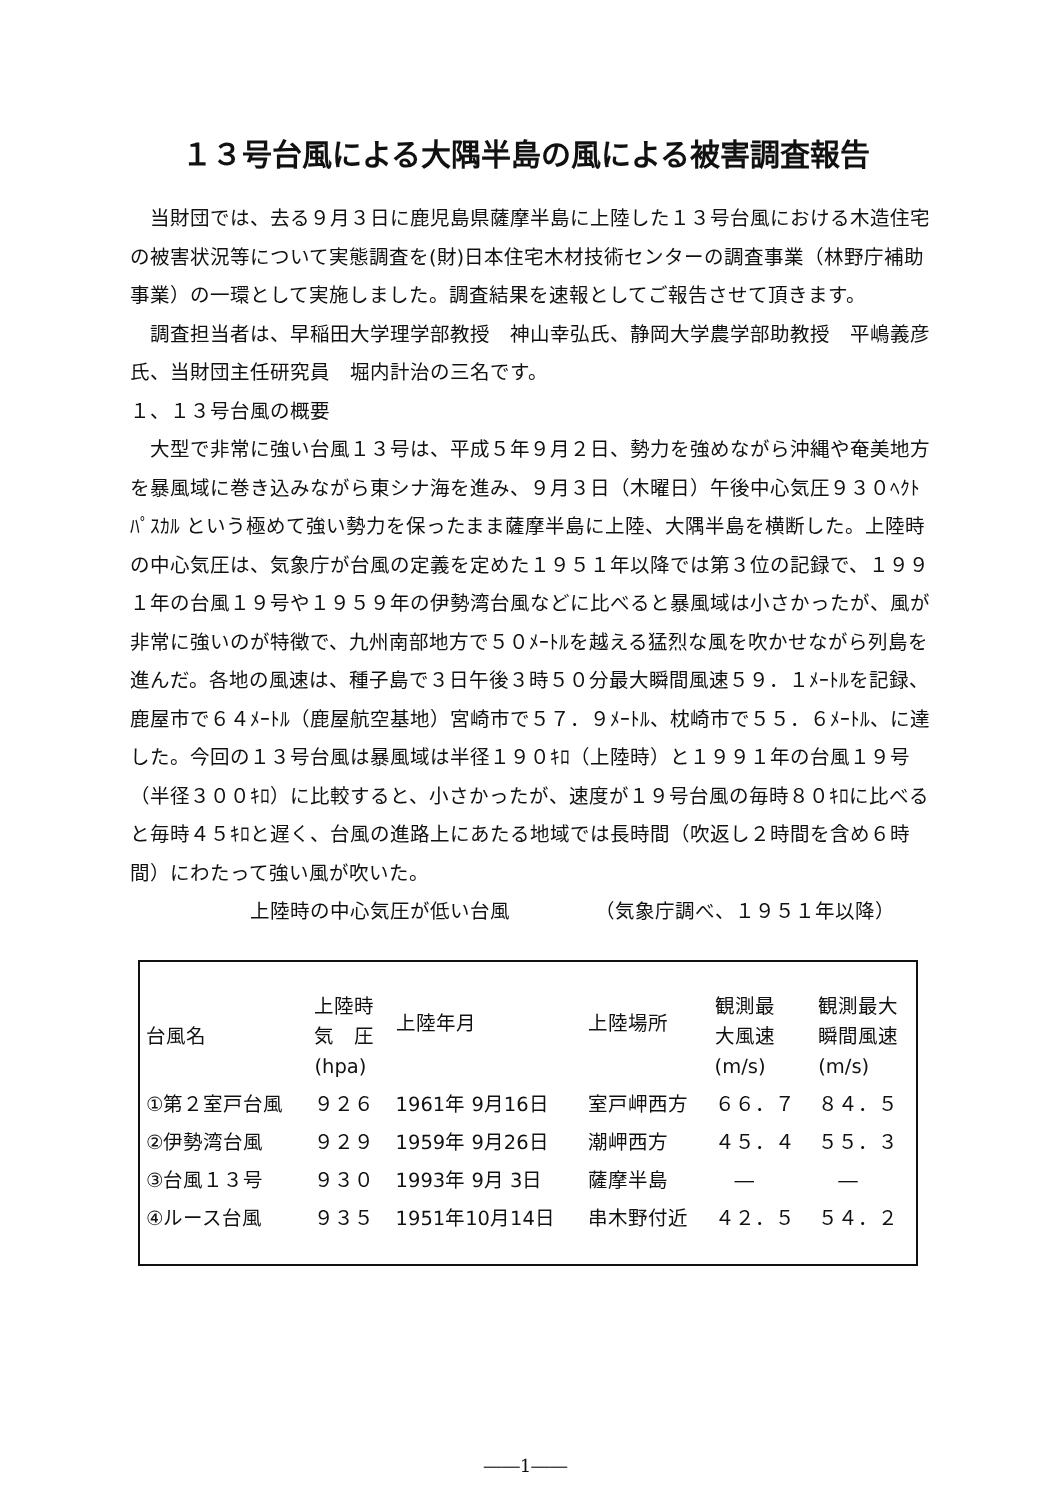１３号台風による大隅半島の風による被害調査報告
　当財団では、去る９月３日に鹿児島県薩摩半島に上陸した１３号台風における木造住宅の被害状況等について実態調査を(財)日本住宅木材技術センターの調査事業（林野庁補助事業）の一環として実施しました。調査結果を速報としてご報告させて頂きます。
　調査担当者は、早稲田大学理学部教授　神山幸弘氏、静岡大学農学部助教授　平嶋義彦氏、当財団主任研究員　堀内計治の三名です。
１、１３号台風の概要
　大型で非常に強い台風１３号は、平成５年９月２日、勢力を強めながら沖縄や奄美地方を暴風域に巻き込みながら東シナ海を進み、９月３日（木曜日）午後中心気圧９３０ﾍｸﾄﾊﾟｽｶﾙ という極めて強い勢力を保ったまま薩摩半島に上陸、大隅半島を横断した。上陸時の中心気圧は、気象庁が台風の定義を定めた１９５１年以降では第３位の記録で、１９９１年の台風１９号や１９５９年の伊勢湾台風などに比べると暴風域は小さかったが、風が非常に強いのが特徴で、九州南部地方で５０ﾒｰﾄﾙを越える猛烈な風を吹かせながら列島を進んだ。各地の風速は、種子島で３日午後３時５０分最大瞬間風速５９．１ﾒｰﾄﾙを記録、鹿屋市で６４ﾒｰﾄﾙ（鹿屋航空基地）宮崎市で５７．９ﾒｰﾄﾙ、枕崎市で５５．６ﾒｰﾄﾙ、に達した。今回の１３号台風は暴風域は半径１９０ｷﾛ（上陸時）と１９９１年の台風１９号（半径３００ｷﾛ）に比較すると、小さかったが、速度が１９号台風の毎時８０ｷﾛに比べると毎時４５ｷﾛと遅く、台風の進路上にあたる地域では長時間（吹返し２時間を含め６時間）にわたって強い風が吹いた。
上陸時の中心気圧が低い台風 （気象庁調べ、１９５１年以降）
| 台風名 | 上陸時 気 圧 (hpa) | 上陸年月 | 上陸場所 | 観測最 大風速 (m/s) | 観測最大 瞬間風速 (m/s) |
| --- | --- | --- | --- | --- | --- |
| ①第２室戸台風 | ９２６ | 1961年 9月16日 | 室戸岬西方 | ６６．７ | ８４．５ |
| ②伊勢湾台風 | ９２９ | 1959年 9月26日 | 潮岬西方 | ４５．４ | ５５．３ |
| ③台風１３号 | ９３０ | 1993年 9月 3日 | 薩摩半島 | ― | ― |
| ④ルース台風 | ９３５ | 1951年10月14日 | 串木野付近 | ４２．５ | ５４．２ |
――1――